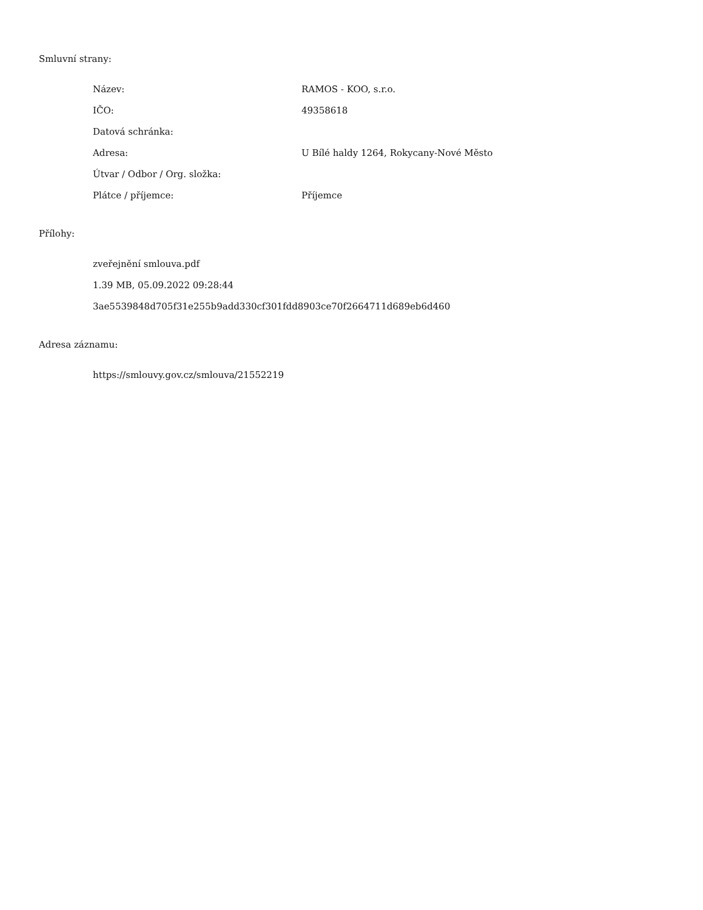Smluvní strany:
| Název: | RAMOS - KOO, s.r.o. |
| IČO: | 49358618 |
| Datová schránka: | |
| Adresa: | U Bílé haldy 1264, Rokycany-Nové Město |
| Útvar / Odbor / Org. složka: | |
| Plátce / příjemce: | Příjemce |
Přílohy:
zveřejnění smlouva.pdf
1.39 MB, 05.09.2022 09:28:44
3ae5539848d705f31e255b9add330cf301fdd8903ce70f2664711d689eb6d460
Adresa záznamu:
https://smlouvy.gov.cz/smlouva/21552219